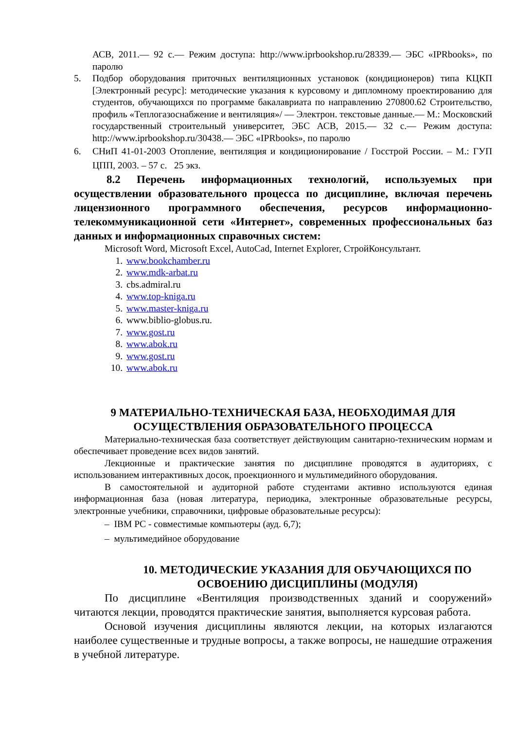АСВ, 2011.— 92 с.— Режим доступа: http://www.iprbookshop.ru/28339.— ЭБС «IPRbooks», по паролю
5. Подбор оборудования приточных вентиляционных установок (кондиционеров) типа КЦКП [Электронный ресурс]: методические указания к курсовому и дипломному проектированию для студентов, обучающихся по программе бакалавриата по направлению 270800.62 Строительство, профиль «Теплогазоснабжение и вентиляция»/ — Электрон. текстовые данные.— М.: Московский государственный строительный университет, ЭБС АСВ, 2015.— 32 с.— Режим доступа: http://www.iprbookshop.ru/30438.— ЭБС «IPRbooks», по паролю
6. СНиП 41-01-2003 Отопление, вентиляция и кондиционирование / Госстрой России. – М.: ГУП ЦПП, 2003. – 57 с. 25 экз.
8.2 Перечень информационных технологий, используемых при осуществлении образовательного процесса по дисциплине, включая перечень лицензионного программного обеспечения, ресурсов информационно-телекоммуникационной сети «Интернет», современных профессиональных баз данных и информационных справочных систем:
Microsoft Word, Microsoft Excel, AutoCad, Internet Explorer, СтройКонсультант.
1. www.bookchamber.ru
2. www.mdk-arbat.ru
3. cbs.admiral.ru
4. www.top-kniga.ru
5. www.master-kniga.ru
6. www.biblio-globus.ru.
7. www.gost.ru
8. www.abok.ru
9. www.gost.ru
10. www.abok.ru
9 МАТЕРИАЛЬНО-ТЕХНИЧЕСКАЯ БАЗА, НЕОБХОДИМАЯ ДЛЯ ОСУЩЕСТВЛЕНИЯ ОБРАЗОВАТЕЛЬНОГО ПРОЦЕССА
Материально-техническая база соответствует действующим санитарно-техническим нормам и обеспечивает проведение всех видов занятий.
Лекционные и практические занятия по дисциплине проводятся в аудиториях, с использованием интерактивных досок, проекционного и мультимедийного оборудования.
В самостоятельной и аудиторной работе студентами активно используются единая информационная база (новая литература, периодика, электронные образовательные ресурсы, электронные учебники, справочники, цифровые образовательные ресурсы):
– IBM PC - совместимые компьютеры (ауд. 6,7);
– мультимедийное оборудование
10. МЕТОДИЧЕСКИЕ УКАЗАНИЯ ДЛЯ ОБУЧАЮЩИХСЯ ПО ОСВОЕНИЮ ДИСЦИПЛИНЫ (МОДУЛЯ)
По дисциплине «Вентиляция производственных зданий и сооружений» читаются лекции, проводятся практические занятия, выполняется курсовая работа.
Основой изучения дисциплины являются лекции, на которых излагаются наиболее существенные и трудные вопросы, а также вопросы, не нашедшие отражения в учебной литературе.